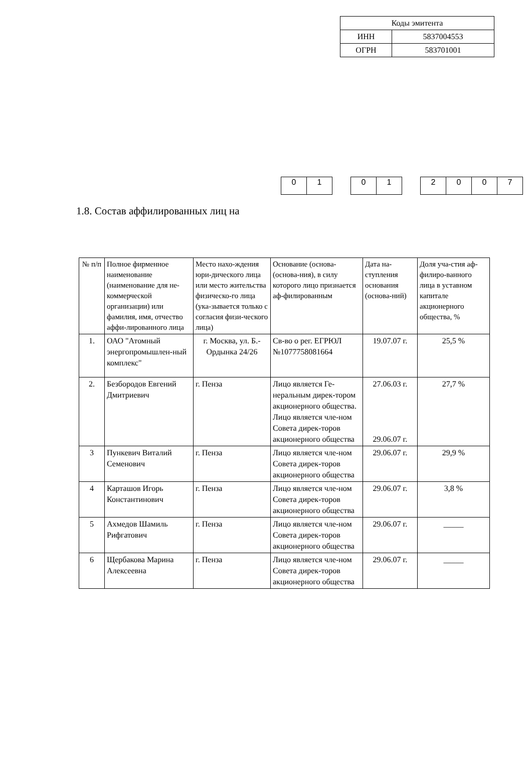| Коды эмитента | |
| ИНН | 5837004553 |
| ОГРН | 583701001 |
| 0 | 1 |
| 0 | 1 |
| 2 | 0 | 0 | 7 |
1.8. Состав аффилированных лиц на
| № п/п | Полное фирменное наименование (наименование для не-коммерческой организации) или фамилия, имя, отчество аффи-лированного лица | Место нахо-ждения юри-дического лица или место жительства физическо-го лица (ука-зывается только с согласия физи-ческого лица) | Основание (основа-(основа-ния), в силу которого лицо признается аф-филированным | Дата на-ступления основания (основа-ний) | Доля уча-стия аф-филиро-ванного лица в уставном капитале акционерного общества, % |
| 1. | ОАО "Атомный энергопромышлен-ный комплекс" | г. Москва, ул. Б.-Ордынка 24/26 | Св-во о рег. ЕГРЮЛ №1077758081664 | 19.07.07 г. | 25,5 % |
| 2. | Безбородов Евгений Дмитриевич | г. Пенза | Лицо является Ге-неральным дирек-тором акционерного общества. Лицо является чле-ном Совета дирек-торов акционерного общества | 27.06.03 г. 29.06.07 г. | 27,7 % |
| 3 | Пункевич Виталий Семенович | г. Пенза | Лицо является чле-ном Совета дирек-торов акционерного общества | 29.06.07 г. | 29,9 % |
| 4 | Карташов Игорь Константинович | г. Пенза | Лицо является чле-ном Совета дирек-торов акционерного общества | 29.06.07 г. | 3,8 % |
| 5 | Ахмедов Шамиль Рифгатович | г. Пенза | Лицо является чле-ном Совета дирек-торов акционерного общества | 29.06.07 г. | _____ |
| 6 | Щербакова Марина Алексеевна | г. Пенза | Лицо является чле-ном Совета дирек-торов акционерного общества | 29.06.07 г. | _____ |